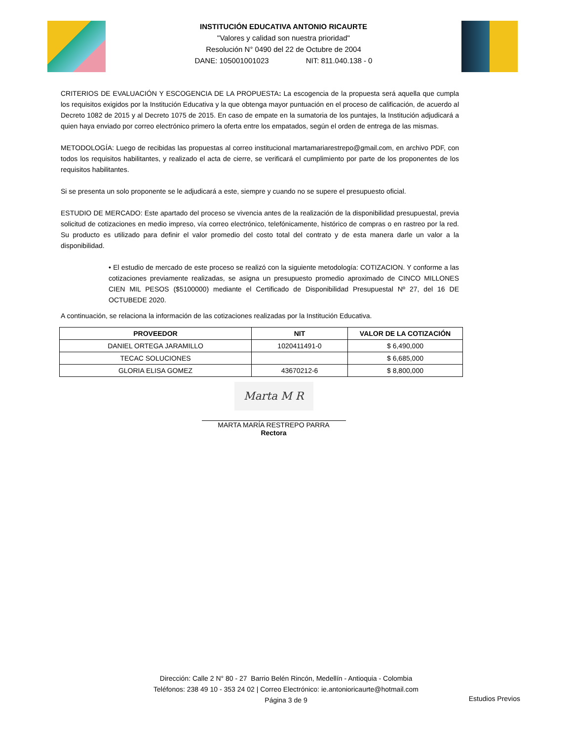INSTITUCIÓN EDUCATIVA ANTONIO RICAURTE
"Valores y calidad son nuestra prioridad"
Resolución N° 0490 del 22 de Octubre de 2004
DANE: 105001001023 NIT: 811.040.138 - 0
CRITERIOS DE EVALUACIÓN Y ESCOGENCIA DE LA PROPUESTA: La escogencia de la propuesta será aquella que cumpla los requisitos exigidos por la Institución Educativa y la que obtenga mayor puntuación en el proceso de calificación, de acuerdo al Decreto 1082 de 2015 y al Decreto 1075 de 2015. En caso de empate en la sumatoria de los puntajes, la Institución adjudicará a quien haya enviado por correo electrónico primero la oferta entre los empatados, según el orden de entrega de las mismas.
METODOLOGÍA: Luego de recibidas las propuestas al correo institucional martamariarestrepo@gmail.com, en archivo PDF, con todos los requisitos habilitantes, y realizado el acta de cierre, se verificará el cumplimiento por parte de los proponentes de los requisitos habilitantes.
Si se presenta un solo proponente se le adjudicará a este, siempre y cuando no se supere el presupuesto oficial.
ESTUDIO DE MERCADO: Este apartado del proceso se vivencia antes de la realización de la disponibilidad presupuestal, previa solicitud de cotizaciones en medio impreso, vía correo electrónico, telefónicamente, histórico de compras o en rastreo por la red. Su producto es utilizado para definir el valor promedio del costo total del contrato y de esta manera darle un valor a la disponibilidad.
• El estudio de mercado de este proceso se realizó con la siguiente metodología: COTIZACION. Y conforme a las cotizaciones previamente realizadas, se asigna un presupuesto promedio aproximado de CINCO MILLONES CIEN MIL PESOS ($5100000) mediante el Certificado de Disponibilidad Presupuestal Nº 27, del 16 DE OCTUBEDE 2020.
A continuación, se relaciona la información de las cotizaciones realizadas por la Institución Educativa.
| PROVEEDOR | NIT | VALOR DE LA COTIZACIÓN |
| --- | --- | --- |
| DANIEL ORTEGA JARAMILLO | 1020411491-0 | $ 6,490,000 |
| TECAC SOLUCIONES | | $ 6,685,000 |
| GLORIA ELISA GOMEZ | 43670212-6 | $ 8,800,000 |
Marta M R
MARTA MARÍA RESTREPO PARRA
Rectora
Dirección: Calle 2 N° 80 - 27 Barrio Belén Rincón, Medellín - Antioquia - Colombia
Teléfonos: 238 49 10 - 353 24 02 | Correo Electrónico: ie.antonioricaurte@hotmail.com
Página 3 de 9
Estudios Previos